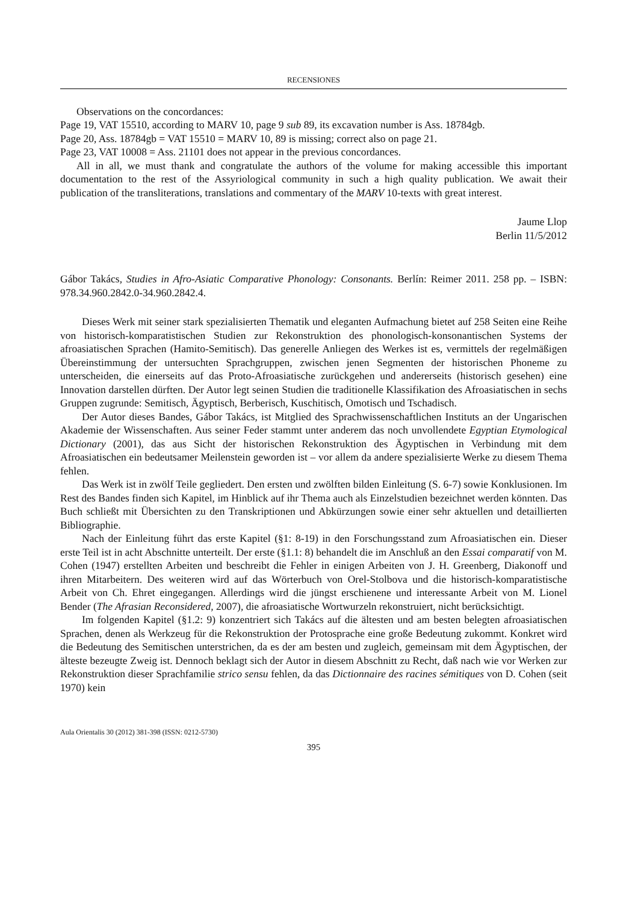RECENSIONES
Observations on the concordances:
Page 19, VAT 15510, according to MARV 10, page 9 sub 89, its excavation number is Ass. 18784gb.
Page 20, Ass. 18784gb = VAT 15510 = MARV 10, 89 is missing; correct also on page 21.
Page 23, VAT 10008 = Ass. 21101 does not appear in the previous concordances.
All in all, we must thank and congratulate the authors of the volume for making accessible this important documentation to the rest of the Assyriological community in such a high quality publication. We await their publication of the transliterations, translations and commentary of the MARV 10-texts with great interest.
Jaume Llop
Berlin 11/5/2012
Gábor Takács, Studies in Afro-Asiatic Comparative Phonology: Consonants. Berlín: Reimer 2011. 258 pp. – ISBN: 978.34.960.2842.0-34.960.2842.4.
Dieses Werk mit seiner stark spezialisierten Thematik und eleganten Aufmachung bietet auf 258 Seiten eine Reihe von historisch-komparatistischen Studien zur Rekonstruktion des phonologisch-konsonantischen Systems der afroasiatischen Sprachen (Hamito-Semitisch). Das generelle Anliegen des Werkes ist es, vermittels der regelmäßigen Übereinstimmung der untersuchten Sprachgruppen, zwischen jenen Segmenten der historischen Phoneme zu unterscheiden, die einerseits auf das Proto-Afroasiatische zurückgehen und andererseits (historisch gesehen) eine Innovation darstellen dürften. Der Autor legt seinen Studien die traditionelle Klassifikation des Afroasiatischen in sechs Gruppen zugrunde: Semitisch, Ägyptisch, Berberisch, Kuschitisch, Omotisch und Tschadisch.
Der Autor dieses Bandes, Gábor Takács, ist Mitglied des Sprachwissenschaftlichen Instituts an der Ungarischen Akademie der Wissenschaften. Aus seiner Feder stammt unter anderem das noch unvollendete Egyptian Etymological Dictionary (2001), das aus Sicht der historischen Rekonstruktion des Ägyptischen in Verbindung mit dem Afroasiatischen ein bedeutsamer Meilenstein geworden ist – vor allem da andere spezialisierte Werke zu diesem Thema fehlen.
Das Werk ist in zwölf Teile gegliedert. Den ersten und zwölften bilden Einleitung (S. 6-7) sowie Konklusionen. Im Rest des Bandes finden sich Kapitel, im Hinblick auf ihr Thema auch als Einzelstudien bezeichnet werden könnten. Das Buch schließt mit Übersichten zu den Transkriptionen und Abkürzungen sowie einer sehr aktuellen und detaillierten Bibliographie.
Nach der Einleitung führt das erste Kapitel (§1: 8-19) in den Forschungsstand zum Afroasiatischen ein. Dieser erste Teil ist in acht Abschnitte unterteilt. Der erste (§1.1: 8) behandelt die im Anschluß an den Essai comparatif von M. Cohen (1947) erstellten Arbeiten und beschreibt die Fehler in einigen Arbeiten von J. H. Greenberg, Diakonoff und ihren Mitarbeitern. Des weiteren wird auf das Wörterbuch von Orel-Stolbova und die historisch-komparatistische Arbeit von Ch. Ehret eingegangen. Allerdings wird die jüngst erschienene und interessante Arbeit von M. Lionel Bender (The Afrasian Reconsidered, 2007), die afroasiatische Wortwurzeln rekonstruiert, nicht berücksichtigt.
Im folgenden Kapitel (§1.2: 9) konzentriert sich Takács auf die ältesten und am besten belegten afroasiatischen Sprachen, denen als Werkzeug für die Rekonstruktion der Protosprache eine große Bedeutung zukommt. Konkret wird die Bedeutung des Semitischen unterstrichen, da es der am besten und zugleich, gemeinsam mit dem Ägyptischen, der älteste bezeugte Zweig ist. Dennoch beklagt sich der Autor in diesem Abschnitt zu Recht, daß nach wie vor Werken zur Rekonstruktion dieser Sprachfamilie strico sensu fehlen, da das Dictionnaire des racines sémitiques von D. Cohen (seit 1970) kein
Aula Orientalis 30 (2012) 381-398 (ISSN: 0212-5730)
395